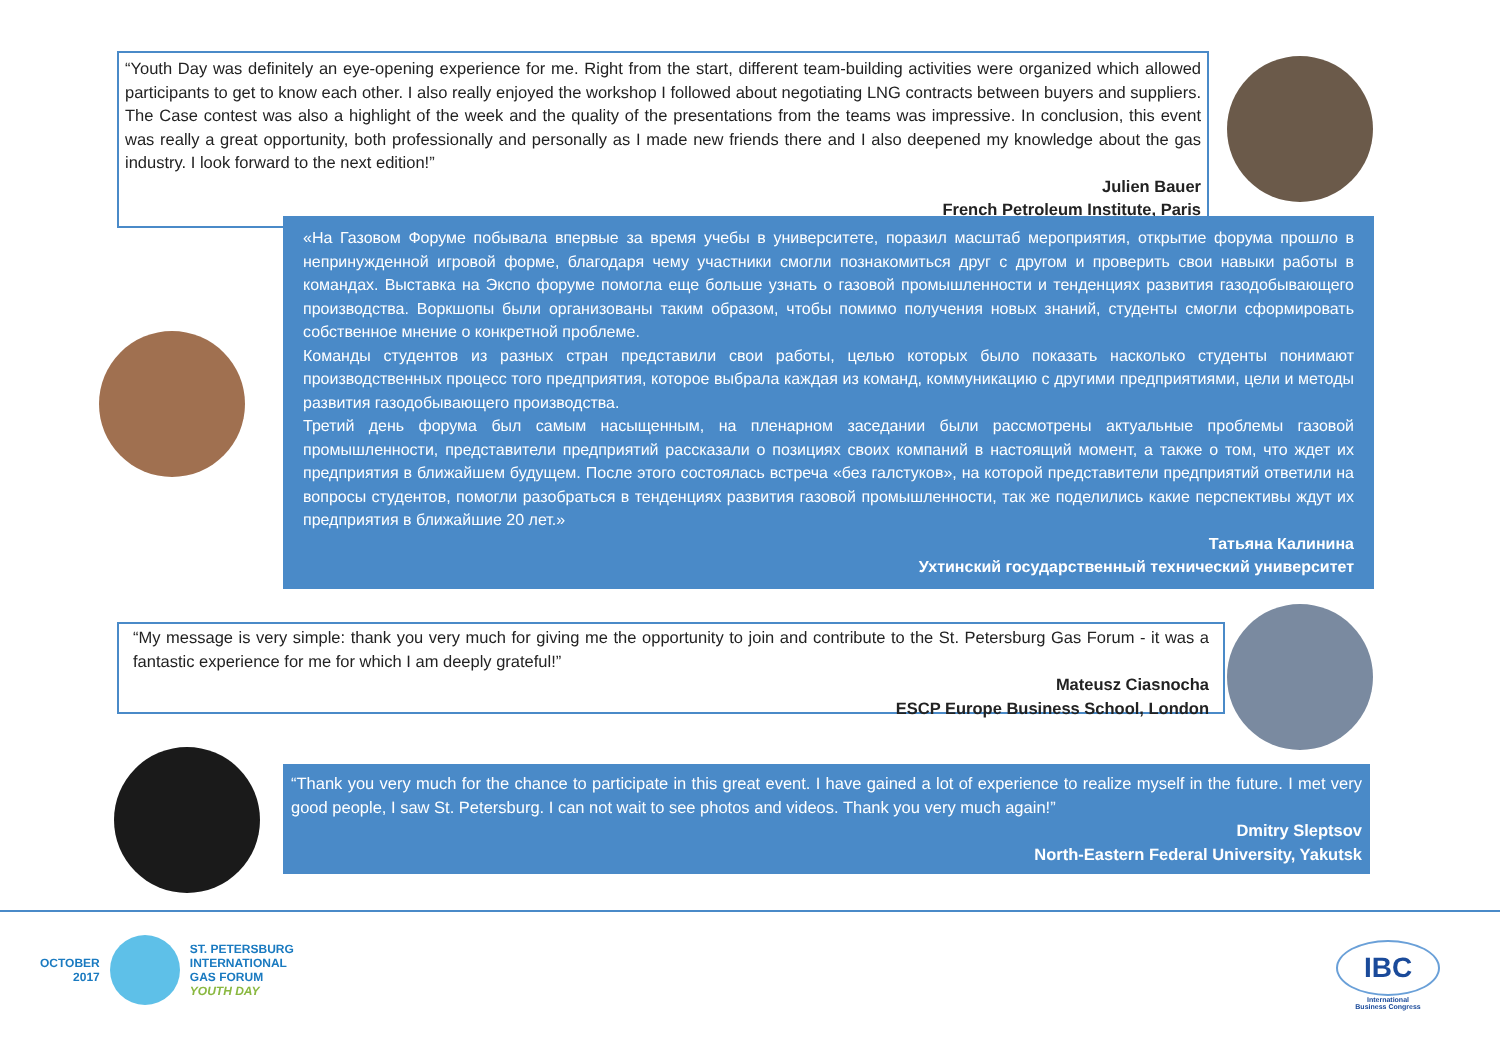“Youth Day was definitely an eye-opening experience for me. Right from the start, different team-building activities were organized which allowed participants to get to know each other. I also really enjoyed the workshop I followed about negotiating LNG contracts between buyers and suppliers. The Case contest was also a highlight of the week and the quality of the presentations from the teams was impressive. In conclusion, this event was really a great opportunity, both professionally and personally as I made new friends there and I also deepened my knowledge about the gas industry. I look forward to the next edition!”
Julien Bauer
French Petroleum Institute, Paris
«На Газовом Форуме побывала впервые за время учебы в университете, поразил масштаб мероприятия, открытие форума прошло в непринужденной игровой форме, благодаря чему участники смогли познакомиться друг с другом и проверить свои навыки работы в командах. Выставка на Экспо форуме помогла еще больше узнать о газовой промышленности и тенденциях развития газодобывающего производства. Воркшопы были организованы таким образом, чтобы помимо получения новых знаний, студенты смогли сформировать собственное мнение о конкретной проблеме.
Команды студентов из разных стран представили свои работы, целью которых было показать насколько студенты понимают производственных процесс того предприятия, которое выбрала каждая из команд, коммуникацию с другими предприятиями, цели и методы развития газодобывающего производства.
Третий день форума был самым насыщенным, на пленарном заседании были рассмотрены актуальные проблемы газовой промышленности, представители предприятий рассказали о позициях своих компаний в настоящий момент, а также о том, что ждет их предприятия в ближайшем будущем. После этого состоялась встреча «без галстуков», на которой представители предприятий ответили на вопросы студентов, помогли разобраться в тенденциях развития газовой промышленности, так же поделились какие перспективы ждут их предприятия в ближайшие 20 лет.»
Татьяна Калинина
Ухтинский государственный технический университет
“My message is very simple: thank you very much for giving me the opportunity to join and contribute to the St. Petersburg Gas Forum - it was a fantastic experience for me for which I am deeply grateful!”
Mateusz Ciasnocha
ESCP Europe Business School, London
“Thank you very much for the chance to participate in this great event. I have gained a lot of experience to realize myself in the future. I met very good people, I saw St. Petersburg. I can not wait to see photos and videos. Thank you very much again!”
Dmitry Sleptsov
North-Eastern Federal University, Yakutsk
OCTOBER
2017
ST. PETERSBURG
INTERNATIONAL
GAS FORUM
YOUTH DAY
IBC
International
Business Congress